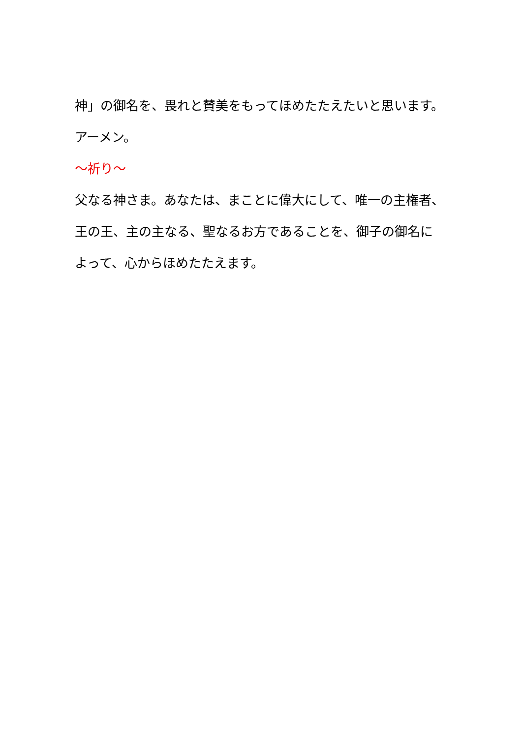神」の御名を、畏れと賛美をもってほめたたえたいと思います。
アーメン。
～祈り～
父なる神さま。あなたは、まことに偉大にして、唯一の主権者、
王の王、主の主なる、聖なるお方であることを、御子の御名に
よって、心からほめたたえます。